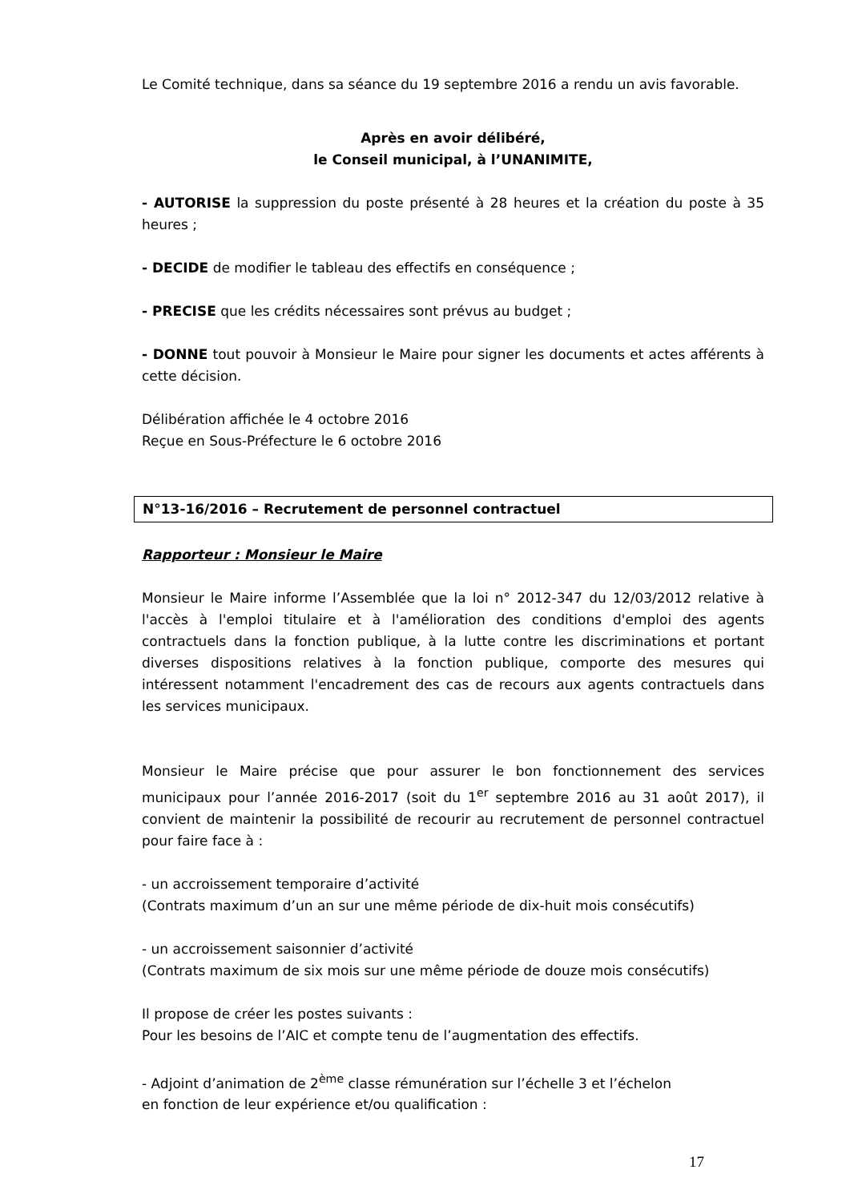Le Comité technique, dans sa séance du 19 septembre 2016 a rendu un avis favorable.
Après en avoir délibéré,
le Conseil municipal, à l’UNANIMITE,
- AUTORISE la suppression du poste présenté à 28 heures et la création du poste à 35 heures ;
- DECIDE de modifier le tableau des effectifs en conséquence ;
- PRECISE que les crédits nécessaires sont prévus au budget ;
- DONNE tout pouvoir à Monsieur le Maire pour signer les documents et actes afférents à cette décision.
Délibération affichée le 4 octobre 2016
Reçue en Sous-Préfecture le 6 octobre 2016
N°13-16/2016 – Recrutement de personnel contractuel
Rapporteur : Monsieur le Maire
Monsieur le Maire informe l’Assemblée que la loi n° 2012-347 du 12/03/2012 relative à l'accès à l'emploi titulaire et à l'amélioration des conditions d'emploi des agents contractuels dans la fonction publique, à la lutte contre les discriminations et portant diverses dispositions relatives à la fonction publique, comporte des mesures qui intéressent notamment l'encadrement des cas de recours aux agents contractuels dans les services municipaux.
Monsieur le Maire précise que pour assurer le bon fonctionnement des services municipaux pour l’année 2016-2017 (soit du 1<sup>er</sup> septembre 2016 au 31 août 2017), il convient de maintenir la possibilité de recourir au recrutement de personnel contractuel pour faire face à :
- un accroissement temporaire d’activité
(Contrats maximum d’un an sur une même période de dix-huit mois consécutifs)
- un accroissement saisonnier d’activité
(Contrats maximum de six mois sur une même période de douze mois consécutifs)
Il propose de créer les postes suivants :
Pour les besoins de l’AIC et compte tenu de l’augmentation des effectifs.
- Adjoint d’animation de 2<sup>ème</sup> classe rémunération sur l’échelle 3 et l’échelon
en fonction de leur expérience et/ou qualification :
17